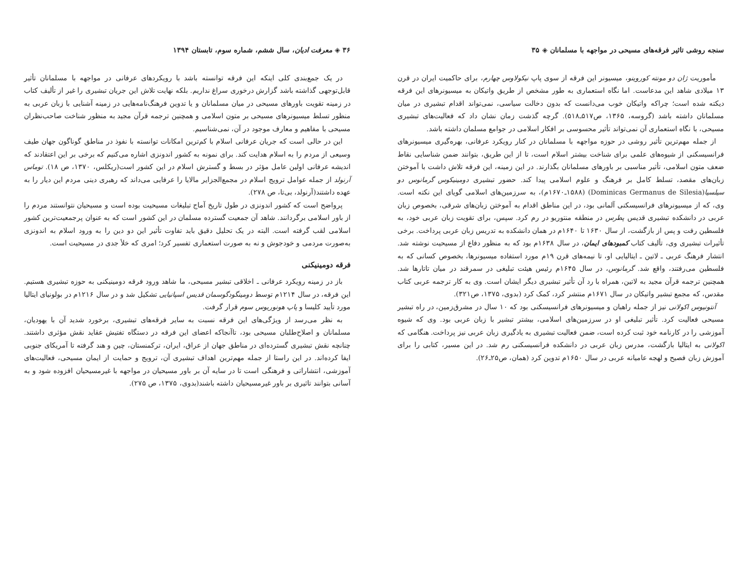سنجه روشی تاثیر فرقه‌های مسیحی در مواجهه با مسلمانان ◈ ۳۵
مأموریت ژان دو مونته کوروینو، میسیونر این فرقه از سوی پاپ نیکولاوس چهارم، برای حاکمیت ایران در قرن ۱۳ میلادی شاهد این مدعاست. اما نگاه استعماری به طور مشخص از طریق واتیکان به میسیونرهای این فرقه دیکته شده است؛ چراکه واتیکان خوب می‌دانست که بدون دخالت سیاسی، نمی‌تواند اقدام تبشیری در میان مسلمانان داشته باشد (گروسه، ۱۳۶۵، ص۵۱۷ـ۵۱۸). گرچه گذشت زمان نشان داد که فعالیت‌های تبشیری مسیحی، با نگاه استعماری آن نمی‌تواند تأثیر محسوسی بر افکار اسلامی در جوامع مسلمان داشته باشد.
از جمله مهم‌ترین تأثیر روشی در حوزه مواجهه با مسلمانان در کنار رویکرد عرفانی، بهره‌گیری میسیونرهای فرانسیسکنی از شیوه‌های علمی برای شناخت بیشتر اسلام است، تا از این طریق، بتوانند ضمن شناسایی نقاط ضعف متون اسلامی، تأثیر مناسبی بر باورهای مسلمانان بگذارند. در این زمینه، این فرقه تلاش داشت با آموختن زبان‌های مقصد، تسلط کامل بر فرهنگ و علوم اسلامی پیدا کند. حضور تبشیری دومینیکوس گرمانوس دو سیلسیا(Dominicas Germanus de Silesia) (۱۵۸۸ـ۱۶۷۰م)، به سرزمین‌های اسلامی گویای این نکته است. وی، که از میسیونرهای فرانسیسکنی آلمانی بود، در این مناطق اقدام به آموختن زبان‌های شرقی، بخصوص زبان عربی در دانشکده تبشیری قدیس پطرس در منطقه منتوریو در رم کرد. سپس، برای تقویت زبان عربی خود، به فلسطین رفت و پس از بازگشت، از سال ۱۶۳۰ تا ۱۶۴۰م در همان دانشکده به تدریس زبان عربی پرداخت. برخی تأثیرات تبشیری وی، تألیف کتاب کمبودهای ایمان، در سال ۱۶۳۸م بود که به منظور دفاع از مسیحیت نوشته شد. انتشار فرهنگ عربی ـ لاتین ـ ایتالیایی او، تا نیمه‌های قرن ۱۹م مورد استفاده میسیونرها، بخصوص کسانی که به فلسطین می‌رفتند، واقع شد. گرمانوس، در سال ۱۶۴۵م رئیس هیئت تبلیغی در سمرقند در میان تاتارها شد. همچنین ترجمه قرآن مجید به لاتین، همراه با رد آن تأثیر تبشیری دیگر ایشان است. وی به کار ترجمه عربی کتاب مقدس، که مجمع تبشیر واتیکان در سال ۱۶۷۱م منتشر کرد، کمک کرد (بدوی، ۱۳۷۵، ص۳۲۱).
آنتونیوس اکولانی نیز از جمله راهبان و میسیونرهای فرانسیسکنی بود که ۱۰ سال در مشرق‌زمین، در راه تبشیر مسیحی فعالیت کرد. تأثیر تبلیغی او در سرزمین‌های اسلامی، بیشتر تبشیر با زبان عربی بود. وی که شیوه آموزشی را در کارنامه خود ثبت کرده است، ضمن فعالیت تبشیری به یادگیری زبان عربی نیز پرداخت. هنگامی که اکولانی به ایتالیا بازگشت، مدرس زبان عربی در دانشکده فرانسیسکنی رم شد. در این مسیر، کتابی را برای آموزش زبان فصیح و لهجه عامیانه عربی در سال ۱۶۵۰م تدوین کرد (همان، ص۲۵ـ۲۶).
۳۶ ◈ معرفت ادیان، سال ششم، شماره سوم، تابستان ۱۳۹۴
در یک جمع‌بندی کلی اینکه این فرقه توانسته باشد با رویکردهای عرفانی در مواجهه با مسلمانان تأثیر قابل‌توجهی گذاشته باشد گزارش درخوری سراغ نداریم. بلکه نهایت تلاش این جریان تبشیری را غیر از تألیف کتاب در زمینه تقویت باورهای مسیحی در میان مسلمانان و یا تدوین فرهنگ‌نامه‌هایی در زمینه آشنایی با زبان عربی به منظور تسلط میسیونرهای مسیحی بر متون اسلامی و همچنین ترجمه قرآن مجید به منظور شناخت صاحب‌نظران مسیحی با مفاهیم و معارف موجود در آن، نمی‌شناسیم.
این در حالی است که جریان عرفانی اسلام با کم‌ترین امکانات توانسته با نفوذ در مناطق گوناگون جهان طیف وسیعی از مردم را به اسلام هدایت کند. برای نمونه به کشور اندونزی اشاره می‌کنیم که برخی بر این اعتقادند که اندیشه عرفانی اولین عامل مؤثر در بسط و گسترش اسلام در این کشور است(ریکلس، ۱۳۷۰، ص ۱۸). توماس آرنولد از جمله عوامل ترویج اسلام در مجمع‌الجزایر مالایا را عرفایی می‌داند که رهبری دینی مردم این دیار را به عهده داشتند(آرنولد، بی‌تا، ص ۲۷۸).
پرواضح است که کشور اندونزی در طول تاریخ آماج تبلیغات مسیحیت بوده است و مسیحیان نتوانستند مردم را از باور اسلامی برگردانند. شاهد آن جمعیت گسترده مسلمان در این کشور است که به عنوان پرجمعیت‌ترین کشور اسلامی لقب گرفته است. البته در یک تحلیل دقیق باید تفاوت تأثیر این دو دین را به ورود اسلام به اندونزی به‌صورت مردمی و خودجوش و نه به صورت استعماری تفسیر کرد؛ امری که خلأ جدی در مسیحیت است.
فرقه دومینیکنی
باز در زمینه رویکرد عرفانی ـ اخلاقی تبشیر مسیحی، ما شاهد ورود فرقه دومینیکنی به حوزه تبشیری هستیم. این فرقه، در سال ۱۲۱۴م توسط دومینگودگوسمان قدیس اسپانیایی تشکیل شد و در سال ۱۲۱۶م در بولونیای ایتالیا مورد تأیید کلیسا و پاپ هونوریوس سوم قرار گرفت.
به نظر می‌رسد از ویژگی‌های این فرقه نسبت به سایر فرقه‌های تبشیری، برخورد شدید آن با یهودیان، مسلمانان و اصلاح‌طلبان مسیحی بود، تاآنجاکه اعضای این فرقه در دستگاه تفتیش عقاید نقش مؤثری داشتند. چنانچه نقش تبشیری گسترده‌ای در مناطق جهان از عراق، ایران، ترکمنستان، چین و هند گرفته تا آمریکای جنوبی ایفا کرده‌اند. در این راستا از جمله مهم‌ترین اهداف تبشیری آن، ترویج و حمایت از ایمان مسیحی، فعالیت‌های آموزشی، انتشاراتی و فرهنگی است تا در سایه آن بر باور مسیحیان در مواجهه با غیرمسیحیان افزوده شود و به آسانی بتوانند تاثیری بر باور غیرمسیحیان داشته باشند(بدوی، ۱۳۷۵، ص ۲۷۵).